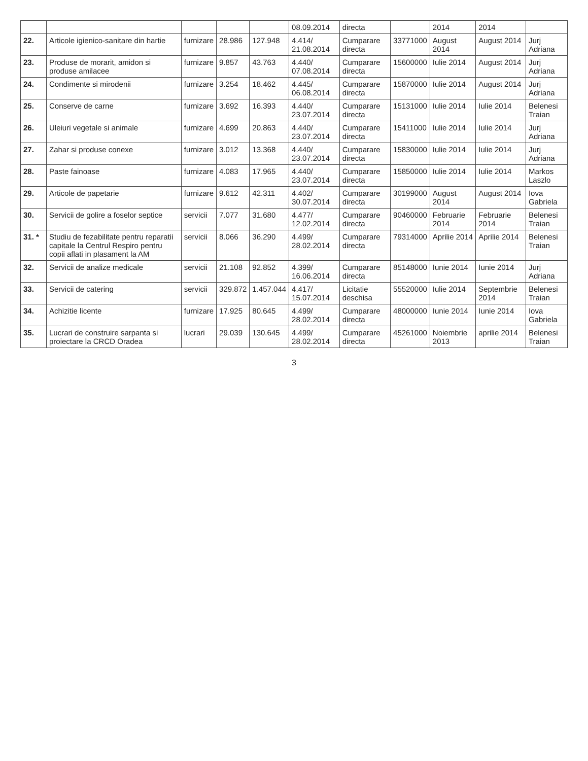| | | | | | 08.09.2014 | directa | | 2014 | 2014 | |
| 22. | Articole igienico-sanitare din hartie | furnizare | 28.986 | 127.948 | 4.414/ 21.08.2014 | Cumparare directa | 33771000 | August 2014 | August 2014 | Jurj Adriana |
| 23. | Produse de morarit, amidon si produse amilacee | furnizare | 9.857 | 43.763 | 4.440/ 07.08.2014 | Cumparare directa | 15600000 | Iulie 2014 | August 2014 | Jurj Adriana |
| 24. | Condimente si mirodenii | furnizare | 3.254 | 18.462 | 4.445/ 06.08.2014 | Cumparare directa | 15870000 | Iulie 2014 | August 2014 | Jurj Adriana |
| 25. | Conserve de carne | furnizare | 3.692 | 16.393 | 4.440/ 23.07.2014 | Cumparare directa | 15131000 | Iulie 2014 | Iulie 2014 | Belenesi Traian |
| 26. | Uleiuri vegetale si animale | furnizare | 4.699 | 20.863 | 4.440/ 23.07.2014 | Cumparare directa | 15411000 | Iulie 2014 | Iulie 2014 | Jurj Adriana |
| 27. | Zahar si produse conexe | furnizare | 3.012 | 13.368 | 4.440/ 23.07.2014 | Cumparare directa | 15830000 | Iulie 2014 | Iulie 2014 | Jurj Adriana |
| 28. | Paste fainoase | furnizare | 4.083 | 17.965 | 4.440/ 23.07.2014 | Cumparare directa | 15850000 | Iulie 2014 | Iulie 2014 | Markos Laszlo |
| 29. | Articole de papetarie | furnizare | 9.612 | 42.311 | 4.402/ 30.07.2014 | Cumparare directa | 30199000 | August 2014 | August 2014 | Iova Gabriela |
| 30. | Servicii de golire a foselor septice | servicii | 7.077 | 31.680 | 4.477/ 12.02.2014 | Cumparare directa | 90460000 | Februarie 2014 | Februarie 2014 | Belenesi Traian |
| 31. * | Studiu de fezabilitate pentru reparatii capitale la Centrul Respiro pentru copii aflati in plasament la AM | servicii | 8.066 | 36.290 | 4.499/ 28.02.2014 | Cumparare directa | 79314000 | Aprilie 2014 | Aprilie 2014 | Belenesi Traian |
| 32. | Servicii de analize medicale | servicii | 21.108 | 92.852 | 4.399/ 16.06.2014 | Cumparare directa | 85148000 | Iunie 2014 | Iunie 2014 | Jurj Adriana |
| 33. | Servicii de catering | servicii | 329.872 | 1.457.044 | 4.417/ 15.07.2014 | Licitatie deschisa | 55520000 | Iulie 2014 | Septembrie 2014 | Belenesi Traian |
| 34. | Achizitie licente | furnizare | 17.925 | 80.645 | 4.499/ 28.02.2014 | Cumparare directa | 48000000 | Iunie 2014 | Iunie 2014 | Iova Gabriela |
| 35. | Lucrari de construire sarpanta si proiectare la CRCD Oradea | lucrari | 29.039 | 130.645 | 4.499/ 28.02.2014 | Cumparare directa | 45261000 | Noiembrie 2013 | aprilie 2014 | Belenesi Traian |
3